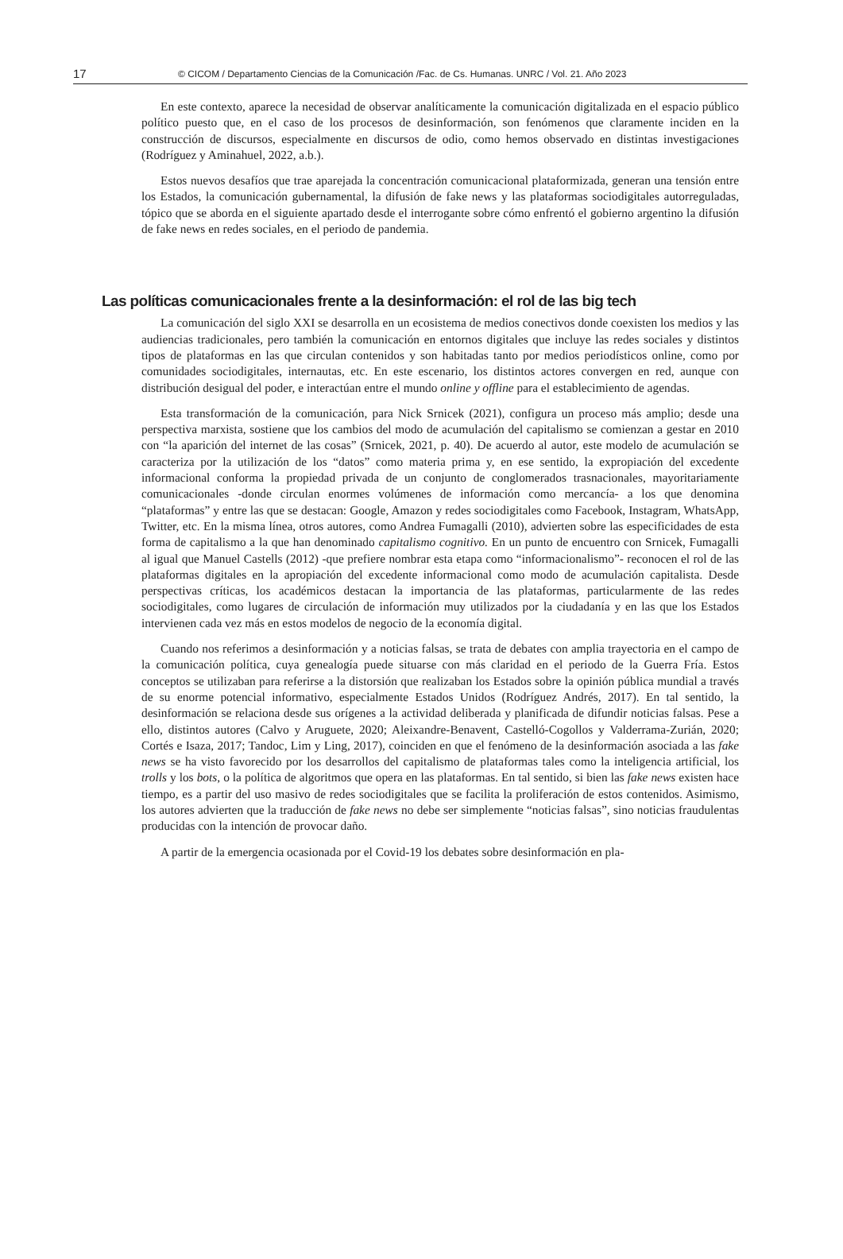17 © CICOM / Departamento Ciencias de la Comunicación /Fac. de Cs. Humanas. UNRC / Vol. 21. Año 2023
En este contexto, aparece la necesidad de observar analíticamente la comunicación digitalizada en el espacio público político puesto que, en el caso de los procesos de desinformación, son fenómenos que claramente inciden en la construcción de discursos, especialmente en discursos de odio, como hemos observado en distintas investigaciones (Rodríguez y Aminahuel, 2022, a.b.).
Estos nuevos desafíos que trae aparejada la concentración comunicacional plataformizada, generan una tensión entre los Estados, la comunicación gubernamental, la difusión de fake news y las plataformas sociodigitales autorreguladas, tópico que se aborda en el siguiente apartado desde el interrogante sobre cómo enfrentó el gobierno argentino la difusión de fake news en redes sociales, en el periodo de pandemia.
Las políticas comunicacionales frente a la desinformación: el rol de las big tech
La comunicación del siglo XXI se desarrolla en un ecosistema de medios conectivos donde coexisten los medios y las audiencias tradicionales, pero también la comunicación en entornos digitales que incluye las redes sociales y distintos tipos de plataformas en las que circulan contenidos y son habitadas tanto por medios periodísticos online, como por comunidades sociodigitales, internautas, etc. En este escenario, los distintos actores convergen en red, aunque con distribución desigual del poder, e interactúan entre el mundo online y offline para el establecimiento de agendas.
Esta transformación de la comunicación, para Nick Srnicek (2021), configura un proceso más amplio; desde una perspectiva marxista, sostiene que los cambios del modo de acumulación del capitalismo se comienzan a gestar en 2010 con “la aparición del internet de las cosas” (Srnicek, 2021, p. 40). De acuerdo al autor, este modelo de acumulación se caracteriza por la utilización de los “datos” como materia prima y, en ese sentido, la expropiación del excedente informacional conforma la propiedad privada de un conjunto de conglomerados trasnacionales, mayoritariamente comunicacionales -donde circulan enormes volúmenes de información como mercancía- a los que denomina “plataformas” y entre las que se destacan: Google, Amazon y redes sociodigitales como Facebook, Instagram, WhatsApp, Twitter, etc. En la misma línea, otros autores, como Andrea Fumagalli (2010), advierten sobre las especificidades de esta forma de capitalismo a la que han denominado capitalismo cognitivo. En un punto de encuentro con Srnicek, Fumagalli al igual que Manuel Castells (2012) -que prefiere nombrar esta etapa como “informacionalismo”- reconocen el rol de las plataformas digitales en la apropiación del excedente informacional como modo de acumulación capitalista. Desde perspectivas críticas, los académicos destacan la importancia de las plataformas, particularmente de las redes sociodigitales, como lugares de circulación de información muy utilizados por la ciudadanía y en las que los Estados intervienen cada vez más en estos modelos de negocio de la economía digital.
Cuando nos referimos a desinformación y a noticias falsas, se trata de debates con amplia trayectoria en el campo de la comunicación política, cuya genealogía puede situarse con más claridad en el periodo de la Guerra Fría. Estos conceptos se utilizaban para referirse a la distorsión que realizaban los Estados sobre la opinión pública mundial a través de su enorme potencial informativo, especialmente Estados Unidos (Rodríguez Andrés, 2017). En tal sentido, la desinformación se relaciona desde sus orígenes a la actividad deliberada y planificada de difundir noticias falsas. Pese a ello, distintos autores (Calvo y Aruguete, 2020; Aleixandre-Benavent, Castelló-Cogollos y Valderrama-Zurián, 2020; Cortés e Isaza, 2017; Tandoc, Lim y Ling, 2017), coinciden en que el fenómeno de la desinformación asociada a las fake news se ha visto favorecido por los desarrollos del capitalismo de plataformas tales como la inteligencia artificial, los trolls y los bots, o la política de algoritmos que opera en las plataformas. En tal sentido, si bien las fake news existen hace tiempo, es a partir del uso masivo de redes sociodigitales que se facilita la proliferación de estos contenidos. Asimismo, los autores advierten que la traducción de fake news no debe ser simplemente “noticias falsas”, sino noticias fraudulentas producidas con la intención de provocar daño.
A partir de la emergencia ocasionada por el Covid-19 los debates sobre desinformación en pla-